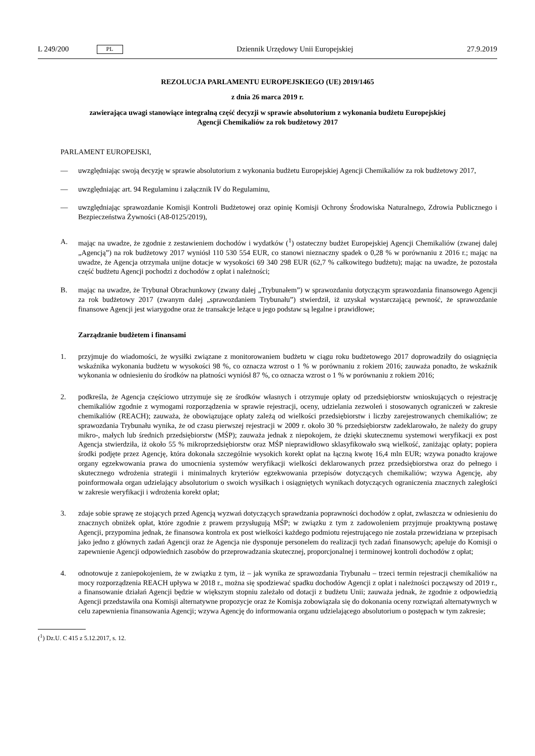L 249/200 PL
Dziennik Urzędowy Unii Europejskiej 27.9.2019
REZOLUCJA PARLAMENTU EUROPEJSKIEGO (UE) 2019/1465
z dnia 26 marca 2019 r.
zawierająca uwagi stanowiące integralną część decyzji w sprawie absolutorium z wykonania budżetu Europejskiej Agencji Chemikaliów za rok budżetowy 2017
PARLAMENT EUROPEJSKI,
— uwzględniając swoją decyzję w sprawie absolutorium z wykonania budżetu Europejskiej Agencji Chemikaliów za rok budżetowy 2017,
— uwzględniając art. 94 Regulaminu i załącznik IV do Regulaminu,
— uwzględniając sprawozdanie Komisji Kontroli Budżetowej oraz opinię Komisji Ochrony Środowiska Naturalnego, Zdrowia Publicznego i Bezpieczeństwa Żywności (A8-0125/2019),
A. mając na uwadze, że zgodnie z zestawieniem dochodów i wydatków (<sup>1</sup>) ostateczny budżet Europejskiej Agencji Chemikaliów (zwanej dalej „Agencją”) na rok budżetowy 2017 wyniósł 110 530 554 EUR, co stanowi nieznaczny spadek o 0,28 % w porównaniu z 2016 r.; mając na uwadze, że Agencja otrzymała unijne dotacje w wysokości 69 340 298 EUR (62,7 % całkowitego budżetu); mając na uwadze, że pozostała część budżetu Agencji pochodzi z dochodów z opłat i należności;
B. mając na uwadze, że Trybunał Obrachunkowy (zwany dalej „Trybunałem”) w sprawozdaniu dotyczącym sprawozdania finansowego Agencji za rok budżetowy 2017 (zwanym dalej „sprawozdaniem Trybunału”) stwierdził, iż uzyskał wystarczającą pewność, że sprawozdanie finansowe Agencji jest wiarygodne oraz że transakcje leżące u jego podstaw są legalne i prawidłowe;
Zarządzanie budżetem i finansami
1. przyjmuje do wiadomości, że wysiłki związane z monitorowaniem budżetu w ciągu roku budżetowego 2017 doprowadziły do osiągnięcia wskaźnika wykonania budżetu w wysokości 98 %, co oznacza wzrost o 1 % w porównaniu z rokiem 2016; zauważa ponadto, że wskaźnik wykonania w odniesieniu do środków na płatności wyniósł 87 %, co oznacza wzrost o 1 % w porównaniu z rokiem 2016;
2. podkreśla, że Agencja częściowo utrzymuje się ze środków własnych i otrzymuje opłaty od przedsiębiorstw wnioskujących o rejestrację chemikaliów zgodnie z wymogami rozporządzenia w sprawie rejestracji, oceny, udzielania zezwoleń i stosowanych ograniczeń w zakresie chemikaliów (REACH); zauważa, że obowiązujące opłaty zależą od wielkości przedsiębiorstw i liczby zarejestrowanych chemikaliów; ze sprawozdania Trybunału wynika, że od czasu pierwszej rejestracji w 2009 r. około 30 % przedsiębiorstw zadeklarowało, że należy do grupy mikro-, małych lub średnich przedsiębiorstw (MŚP); zauważa jednak z niepokojem, że dzięki skutecznemu systemowi weryfikacji ex post Agencja stwierdziła, iż około 55 % mikroprzedsiębiorstw oraz MŚP nieprawidłowo sklasyfikowało swą wielkość, zaniżając opłaty; popiera środki podjęte przez Agencję, która dokonała szczególnie wysokich korekt opłat na łączną kwotę 16,4 mln EUR; wzywa ponadto krajowe organy egzekwowania prawa do umocnienia systemów weryfikacji wielkości deklarowanych przez przedsiębiorstwa oraz do pełnego i skutecznego wdrożenia strategii i minimalnych kryteriów egzekwowania przepisów dotyczących chemikaliów; wzywa Agencję, aby poinformowała organ udzielający absolutorium o swoich wysiłkach i osiągniętych wynikach dotyczących ograniczenia znacznych zaległości w zakresie weryfikacji i wdrożenia korekt opłat;
3. zdaje sobie sprawę ze stojących przed Agencją wyzwań dotyczących sprawdzania poprawności dochodów z opłat, zwłaszcza w odniesieniu do znacznych obniżek opłat, które zgodnie z prawem przysługują MŚP; w związku z tym z zadowoleniem przyjmuje proaktywną postawę Agencji, przypomina jednak, że finansowa kontrola ex post wielkości każdego podmiotu rejestrującego nie została przewidziana w przepisach jako jedno z głównych zadań Agencji oraz że Agencja nie dysponuje personelem do realizacji tych zadań finansowych; apeluje do Komisji o zapewnienie Agencji odpowiednich zasobów do przeprowadzania skutecznej, proporcjonalnej i terminowej kontroli dochodów z opłat;
4. odnotowuje z zaniepokojeniem, że w związku z tym, iż – jak wynika ze sprawozdania Trybunału – trzeci termin rejestracji chemikaliów na mocy rozporządzenia REACH upływa w 2018 r., można się spodziewać spadku dochodów Agencji z opłat i należności począwszy od 2019 r., a finansowanie działań Agencji będzie w większym stopniu zależało od dotacji z budżetu Unii; zauważa jednak, że zgodnie z odpowiedzią Agencji przedstawiła ona Komisji alternatywne propozycje oraz że Komisja zobowiązała się do dokonania oceny rozwiązań alternatywnych w celu zapewnienia finansowania Agencji; wzywa Agencję do informowania organu udzielającego absolutorium o postępach w tym zakresie;
(<sup>1</sup>) Dz.U. C 415 z 5.12.2017, s. 12.